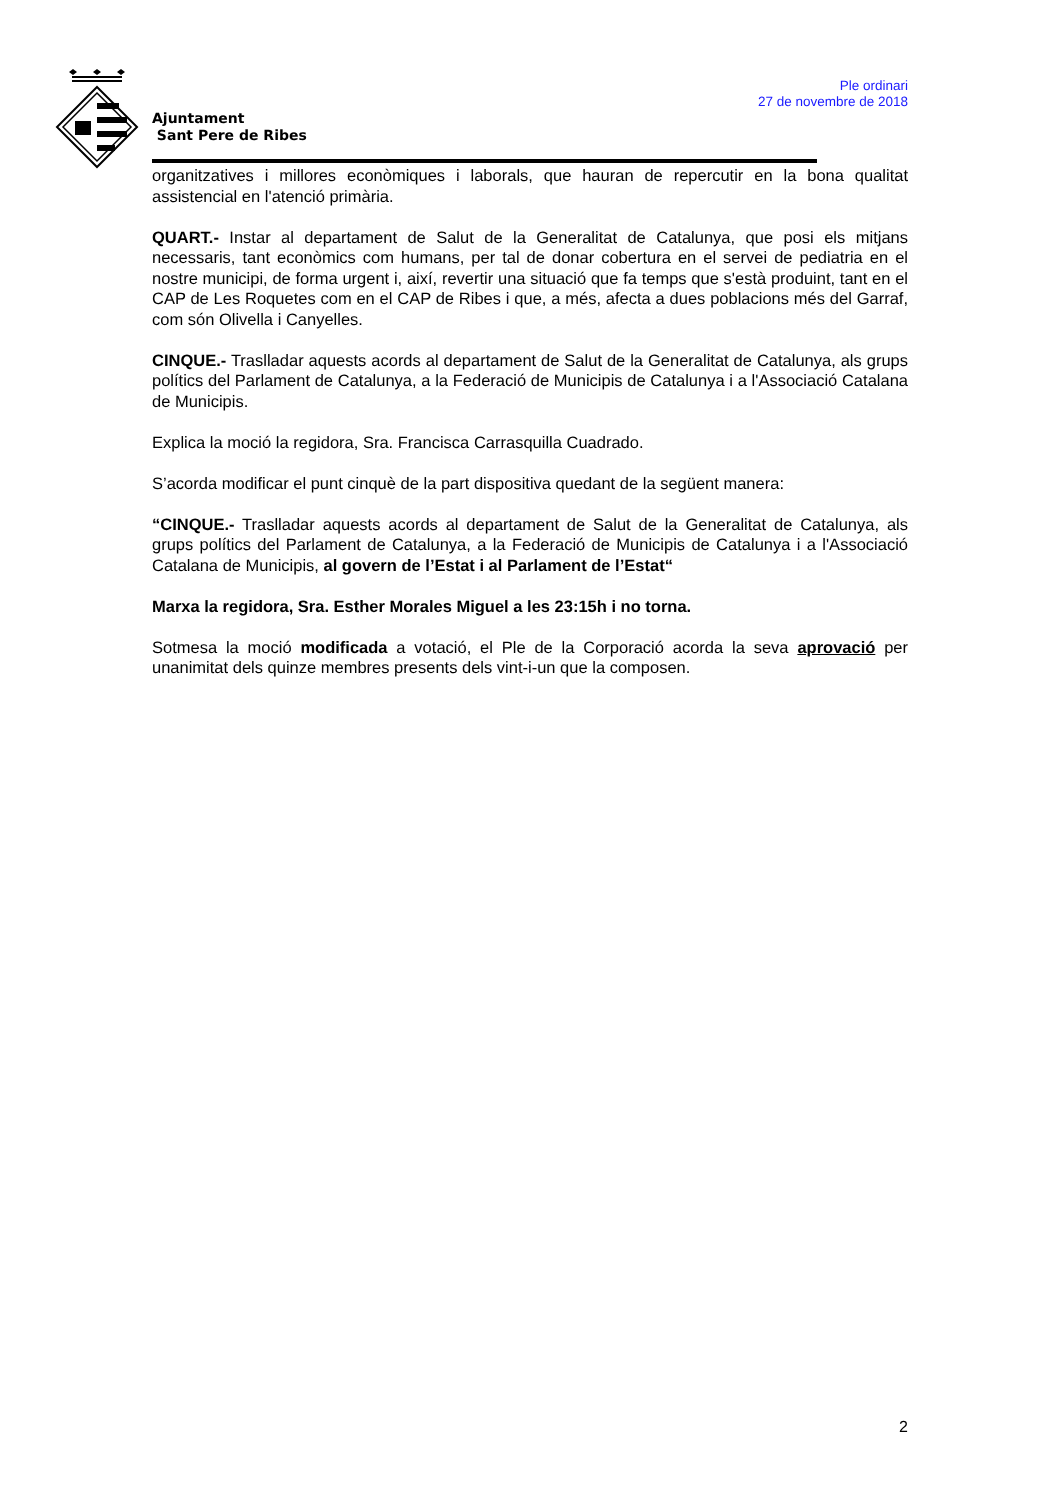Ajuntament
Sant Pere de Ribes
Ple ordinari
27 de novembre de 2018
organitzatives i millores econòmiques i laborals, que hauran de repercutir en la bona qualitat assistencial en l'atenció primària.
QUART.- Instar al departament de Salut de la Generalitat de Catalunya, que posi els mitjans necessaris, tant econòmics com humans, per tal de donar cobertura en el servei de pediatria en el nostre municipi, de forma urgent i, així, revertir una situació que fa temps que s'està produint, tant en el CAP de Les Roquetes com en el CAP de Ribes i que, a més, afecta a dues poblacions més del Garraf, com són Olivella i Canyelles.
CINQUE.- Traslladar aquests acords al departament de Salut de la Generalitat de Catalunya, als grups polítics del Parlament de Catalunya, a la Federació de Municipis de Catalunya i a l'Associació Catalana de Municipis.
Explica la moció la regidora, Sra. Francisca Carrasquilla Cuadrado.
S’acorda modificar el punt cinquè de la part dispositiva quedant de la següent manera:
“CINQUE.- Traslladar aquests acords al departament de Salut de la Generalitat de Catalunya, als grups polítics del Parlament de Catalunya, a la Federació de Municipis de Catalunya i a l'Associació Catalana de Municipis, al govern de l’Estat i al Parlament de l’Estat“
Marxa la regidora, Sra. Esther Morales Miguel a les 23:15h i no torna.
Sotmesa la moció modificada a votació, el Ple de la Corporació acorda la seva aprovació per unanimitat dels quinze membres presents dels vint-i-un que la composen.
2